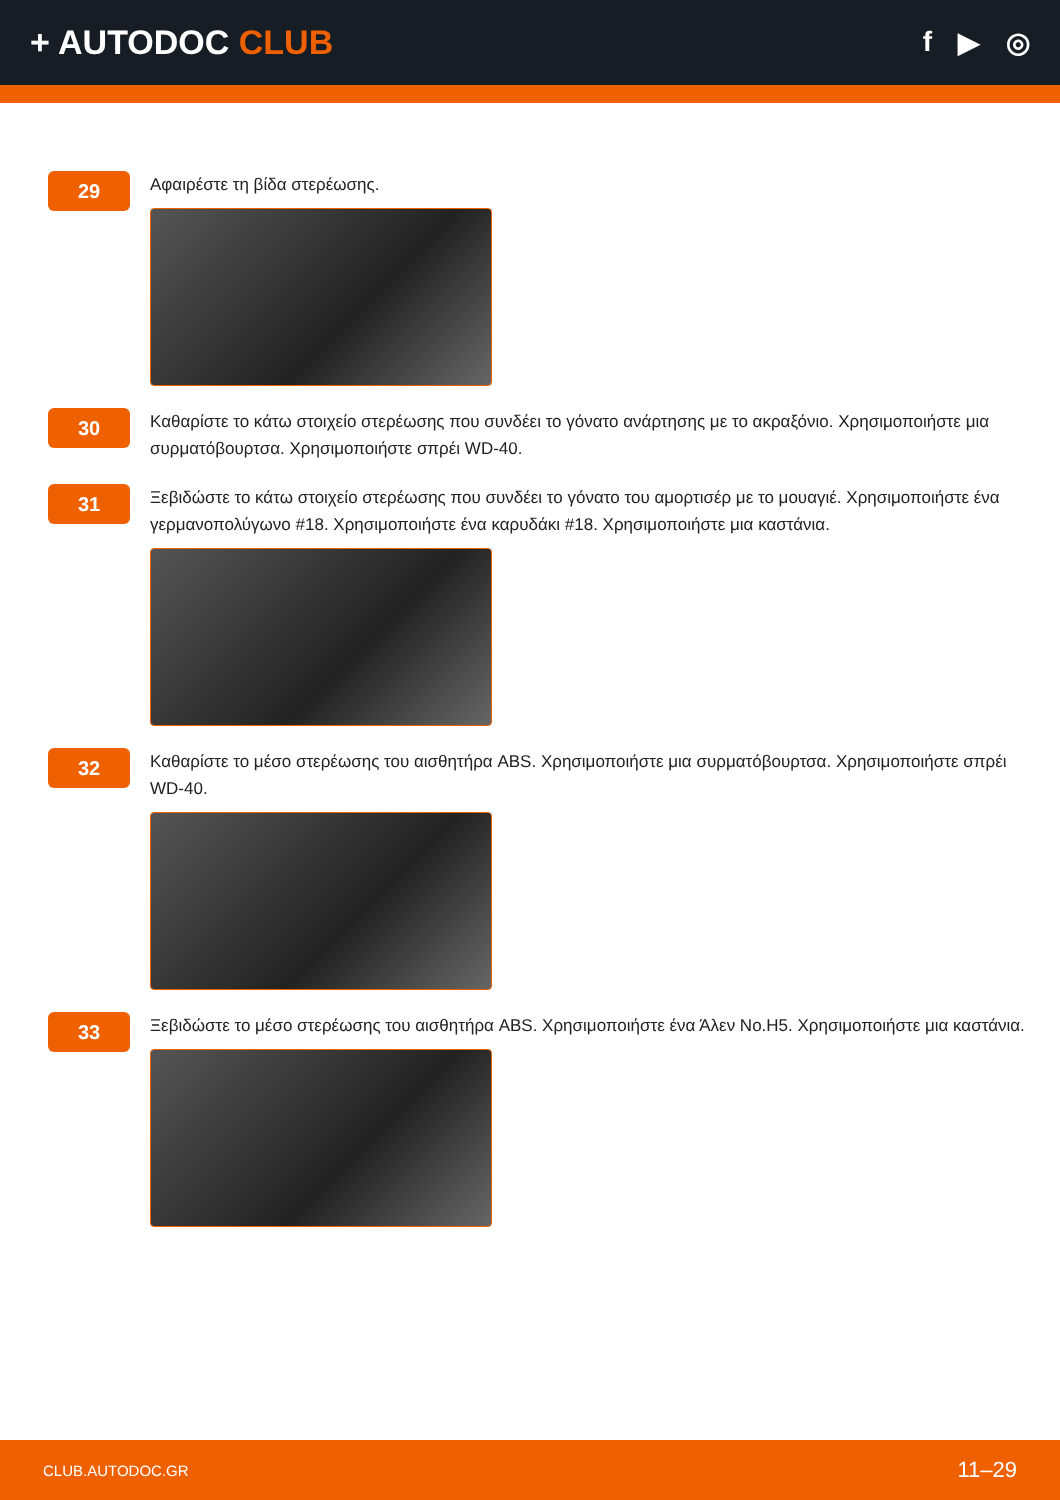+ AUTODOC CLUB
f ▶ ◎
29
Αφαιρέστε τη βίδα στερέωσης.
30
Καθαρίστε το κάτω στοιχείο στερέωσης που συνδέει το γόνατο ανάρτησης με το ακραξόνιο. Χρησιμοποιήστε μια συρματόβουρτσα. Χρησιμοποιήστε σπρέι WD-40.
31
Ξεβιδώστε το κάτω στοιχείο στερέωσης που συνδέει το γόνατο του αμορτισέρ με το μουαγιέ. Χρησιμοποιήστε ένα γερμανοπολύγωνο #18. Χρησιμοποιήστε ένα καρυδάκι #18. Χρησιμοποιήστε μια καστάνια.
32
Καθαρίστε το μέσο στερέωσης του αισθητήρα ABS. Χρησιμοποιήστε μια συρματόβουρτσα. Χρησιμοποιήστε σπρέι WD-40.
33
Ξεβιδώστε το μέσο στερέωσης του αισθητήρα ABS. Χρησιμοποιήστε ένα Άλεν No.H5. Χρησιμοποιήστε μια καστάνια.
CLUB.AUTODOC.GR 11–29